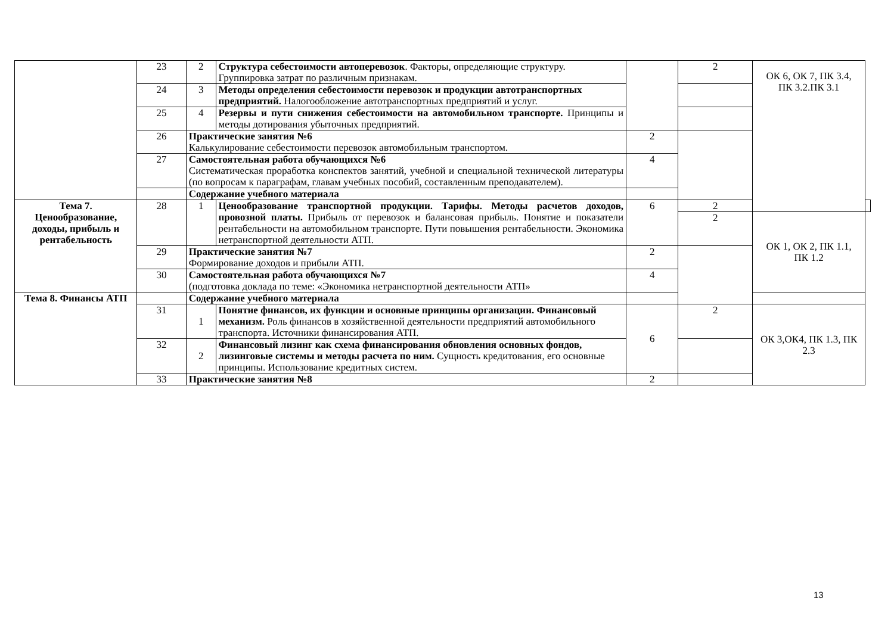| | 23 | 2 | Структура себестоимости автоперевозок . Факторы, определяющие структуру. Группировка затрат по различным признакам. | | 2 | ОК 6, ОК 7, ПК 3.4, ПК 3.2.ПК 3.1 | |
| | 24 | 3 | Методы определения себестоимости перевозок и продукции автотранспортных предприятий. Налогообложение автотранспортных предприятий и услуг. | | | | |
| | 25 | 4 | Резервы и пути снижения себестоимости на автомобильном транспорте. Принципы и методы дотирования убыточных предприятий. | | | | |
| | 26 | Практические занятия №6 Калькулирование себестоимости перевозок автомобильным транспортом. | | 2 | | | |
| | 27 | Самостоятельная работа обучающихся №6 Систематическая проработка конспектов занятий, учебной и специальной технической литературы (по вопросам к параграфам, главам учебных пособий, составленным преподавателем). | | 4 | | | |
| | | Содержание учебного материала | | | | | |
| Тема 7. Ценообразование, доходы, прибыль и рентабельность | 28 | 1 | Ценообразование транспортной продукции. Тарифы. Методы расчетов доходов, провозной платы. Прибыль от перевозок и балансовая прибыль. Понятие и показатели рентабельности на автомобильном транспорте. Пути повышения рентабельности. Экономика нетранспортной деятельности АТП. | 6 | 2 | | |
| | | | | | 2 | ОК 1, ОК 2, ПК 1.1, ПК 1.2 | |
| | 29 | Практические занятия №7 Формирование доходов и прибыли АТП. | | 2 | | | |
| | 30 | Самостоятельная работа обучающихся №7 (подготовка доклада по теме: «Экономика нетранспортной деятельности АТП» | | 4 | | | |
| Тема 8. Финансы АТП | | Содержание учебного материала | | | | | |
| | 31 | 1 | Понятие финансов, их функции и основные принципы организации. Финансовый механизм. Роль финансов в хозяйственной деятельности предприятий автомобильного транспорта. Источники финансирования АТП. | 6 | 2 | ОК 3,ОК4, ПК 1.3, ПК 2.3 | |
| | 32 | 2 | Финансовый лизинг как схема финансирования обновления основных фондов, лизинговые системы и методы расчета по ним. Сущность кредитования, его основные принципы. Использование кредитных систем. | | | | |
| | 33 | Практические занятия №8 | | 2 | | | |
13